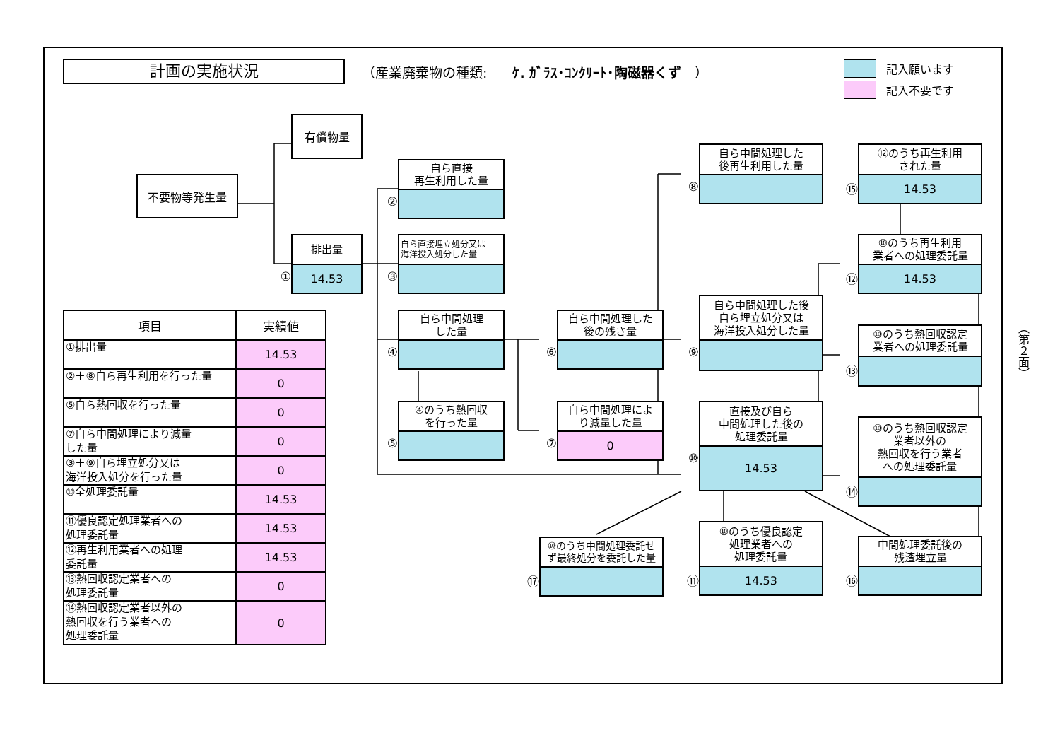計画の実施状況
（産業廃棄物の種類: ｹ. ｶﾞﾗｽ･ｺﾝｸﾘｰﾄ･陶磁器くず　）
記入願います
記入不要です
不要物等発生量
有償物量
排出量
①
14.53
| 項目 | 実績値 |
| --- | --- |
| ①排出量 | 14.53 |
| ②＋⑧自ら再生利用を行った量 | 0 |
| ⑤自ら熱回収を行った量 | 0 |
| ⑦自ら中間処理により減量 した量 | 0 |
| ③＋⑨自ら埋立処分又は 海洋投入処分を行った量 | 0 |
| ⑩全処理委託量 | 14.53 |
| ⑪優良認定処理業者への 処理委託量 | 14.53 |
| ⑫再生利用業者への処理 委託量 | 14.53 |
| ⑬熱回収認定業者への 処理委託量 | 0 |
| ⑭熱回収認定業者以外の 熱回収を行う業者への 処理委託量 | 0 |
自ら直接
再生利用した量
②
自ら直接埋立処分又は
海洋投入処分した量
③
自ら中間処理
した量
④
④のうち熱回収
を行った量
⑤
自ら中間処理した
後の残さ量
⑥
自ら中間処理によ
り減量した量
⑦
0
⑩のうち中間処理委託せ
ず最終処分を委託した量
⑰
自ら中間処理した
後再生利用した量
⑧
自ら中間処理した後
自ら埋立処分又は
海洋投入処分した量
⑨
直接及び自ら
中間処理した後の
処理委託量
⑩
14.53
⑩のうち優良認定
処理業者への
処理委託量
⑪
14.53
⑫のうち再生利用
された量
⑮
14.53
⑩のうち再生利用
業者への処理委託量
⑫
14.53
⑩のうち熱回収認定
業者への処理委託量
⑬
⑩のうち熱回収認定
業者以外の
熱回収を行う業者
への処理委託量
⑭
中間処理委託後の
残渣埋立量
⑯
（第２面）